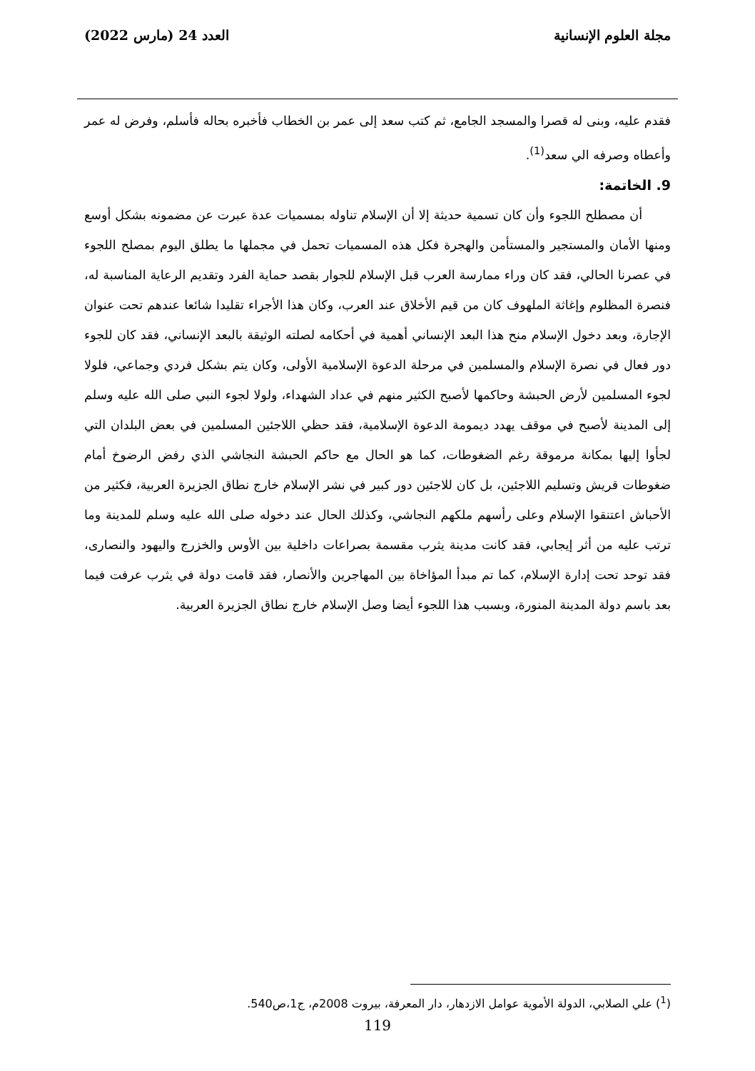مجلة العلوم الإنسانية العدد 24 (مارس 2022)
فقدم عليه، وبنى له قصرا والمسجد الجامع، ثم كتب سعد إلى عمر بن الخطاب فأخبره بحاله فأسلم، وفرض له عمر وأعطاه وصرفه الي سعد<sup>(1)</sup>.
9. الخاتمة:
أن مصطلح اللجوء وأن كان تسمية حديثة إلا أن الإسلام تناوله بمسميات عدة عبرت عن مضمونه بشكل أوسع ومنها الأمان والمستجير والمستأمن والهجرة فكل هذه المسميات تحمل في مجملها ما يطلق اليوم بمصلح اللجوء في عصرنا الحالي، فقد كان وراء ممارسة العرب قبل الإسلام للجوار بقصد حماية الفرد وتقديم الرعاية المناسبة له، فنصرة المظلوم وإغاثة الملهوف كان من قيم الأخلاق عند العرب، وكان هذا الأجراء تقليدا شائعا عندهم تحت عنوان الإجارة، وبعد دخول الإسلام منح هذا البعد الإنساني أهمية في أحكامه لصلته الوثيقة بالبعد الإنساني، فقد كان للجوء دور فعال في نصرة الإسلام والمسلمين في مرحلة الدعوة الإسلامية الأولى، وكان يتم بشكل فردي وجماعي، فلولا لجوء المسلمين لأرض الحبشة وحاكمها لأصبح الكثير منهم في عداد الشهداء، ولولا لجوء النبي صلى الله عليه وسلم إلى المدينة لأصبح في موقف يهدد ديمومة الدعوة الإسلامية، فقد حظي اللاجئين المسلمين في بعض البلدان التي لجأوا إليها بمكانة مرموقة رغم الضغوطات، كما هو الحال مع حاكم الحبشة النجاشي الذي رفض الرضوخ أمام ضغوطات قريش وتسليم اللاجئين، بل كان للاجئين دور كبير في نشر الإسلام خارج نطاق الجزيرة العربية، فكثير من الأحباش اعتنقوا الإسلام وعلى رأسهم ملكهم النجاشي، وكذلك الحال عند دخوله صلى الله عليه وسلم للمدينة وما ترتب عليه من أثر إيجابي، فقد كانت مدينة يثرب مقسمة بصراعات داخلية بين الأوس والخزرج واليهود والنصارى، فقد توحد تحت إدارة الإسلام، كما تم مبدأ المؤاخاة بين المهاجرين والأنصار، فقد قامت دولة في يثرب عرفت فيما بعد باسم دولة المدينة المنورة، وبسبب هذا اللجوء أيضا وصل الإسلام خارج نطاق الجزيرة العربية.
(<sup>1</sup>) علي الصلابي، الدولة الأموية عوامل الازدهار، دار المعرفة، بيروت 2008م، ج1،ص540.
119